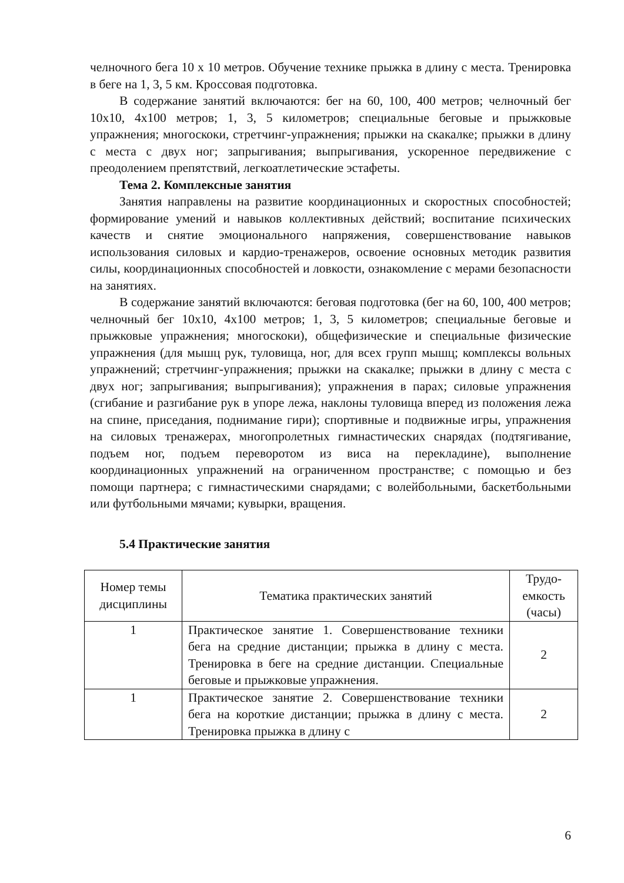челночного бега 10 х 10 метров. Обучение технике прыжка в длину с места. Тренировка в беге на 1, 3, 5 км. Кроссовая подготовка.
В содержание занятий включаются: бег на 60, 100, 400 метров; челночный бег 10х10, 4х100 метров; 1, 3, 5 километров; специальные беговые и прыжковые упражнения; многоскоки, стретчинг-упражнения; прыжки на скакалке; прыжки в длину с места с двух ног; запрыгивания; выпрыгивания, ускоренное передвижение с преодолением препятствий, легкоатлетические эстафеты.
Тема 2. Комплексные занятия
Занятия направлены на развитие координационных и скоростных способностей; формирование умений и навыков коллективных действий; воспитание психических качеств и снятие эмоционального напряжения, совершенствование навыков использования силовых и кардио-тренажеров, освоение основных методик развития силы, координационных способностей и ловкости, ознакомление с мерами безопасности на занятиях.
В содержание занятий включаются: беговая подготовка (бег на 60, 100, 400 метров; челночный бег 10х10, 4х100 метров; 1, 3, 5 километров; специальные беговые и прыжковые упражнения; многоскоки), общефизические и специальные физические упражнения (для мышц рук, туловища, ног, для всех групп мышц; комплексы вольных упражнений; стретчинг-упражнения; прыжки на скакалке; прыжки в длину с места с двух ног; запрыгивания; выпрыгивания); упражнения в парах; силовые упражнения (сгибание и разгибание рук в упоре лежа, наклоны туловища вперед из положения лежа на спине, приседания, поднимание гири); спортивные и подвижные игры, упражнения на силовых тренажерах, многопролетных гимнастических снарядах (подтягивание, подъем ног, подъем переворотом из виса на перекладине), выполнение координационных упражнений на ограниченном пространстве; с помощью и без помощи партнера; с гимнастическими снарядами; с волейбольными, баскетбольными или футбольными мячами; кувырки, вращения.
5.4 Практические занятия
| Номер темы дисциплины | Тематика практических занятий | Трудо-емкость (часы) |
| --- | --- | --- |
| 1 | Практическое занятие 1. Совершенствование техники бега на средние дистанции; прыжка в длину с места. Тренировка в беге на средние дистанции. Специальные беговые и прыжковые упражнения. | 2 |
| 1 | Практическое занятие 2. Совершенствование техники бега на короткие дистанции; прыжка в длину с места. Тренировка прыжка в длину с | 2 |
6